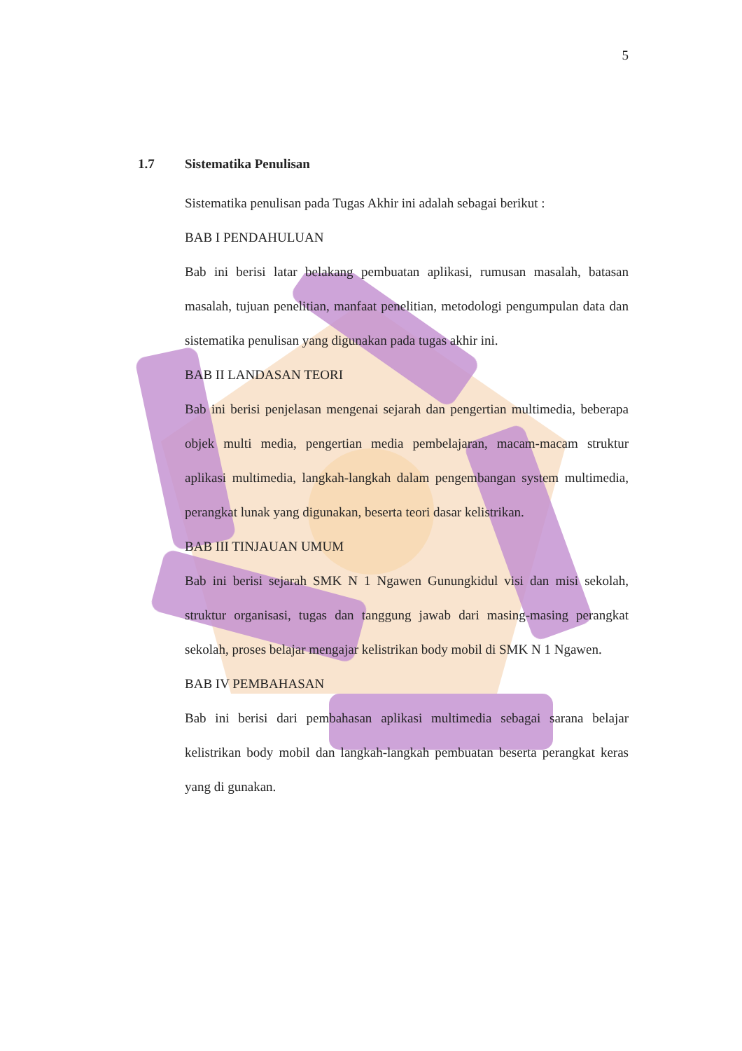5
1.7 Sistematika Penulisan
Sistematika penulisan pada Tugas Akhir ini adalah sebagai berikut :
BAB I PENDAHULUAN
Bab ini berisi latar belakang pembuatan aplikasi, rumusan masalah, batasan masalah, tujuan penelitian, manfaat penelitian, metodologi pengumpulan data dan sistematika penulisan yang digunakan pada tugas akhir ini.
BAB II LANDASAN TEORI
Bab ini berisi penjelasan mengenai sejarah dan pengertian multimedia, beberapa objek multi media, pengertian media pembelajaran, macam-macam struktur aplikasi multimedia, langkah-langkah dalam pengembangan system multimedia, perangkat lunak yang digunakan, beserta teori dasar kelistrikan.
BAB III TINJAUAN UMUM
Bab ini berisi sejarah SMK N 1 Ngawen Gunungkidul visi dan misi sekolah, struktur organisasi, tugas dan tanggung jawab dari masing-masing perangkat sekolah, proses belajar mengajar kelistrikan body mobil di SMK N 1 Ngawen.
BAB IV PEMBAHASAN
Bab ini berisi dari pembahasan aplikasi multimedia sebagai sarana belajar kelistrikan body mobil dan langkah-langkah pembuatan beserta perangkat keras yang di gunakan.